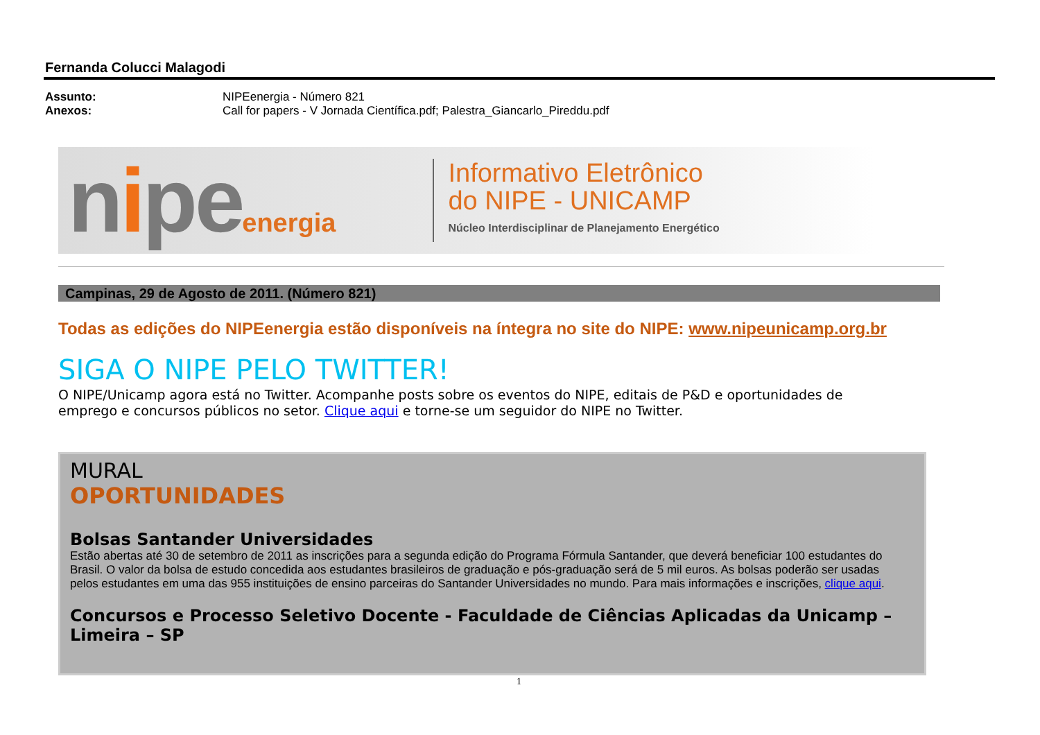Fernanda Colucci Malagodi
Assunto: NIPEenergia - Número 821
Anexos: Call for papers - V Jornada Científica.pdf; Palestra_Giancarlo_Pireddu.pdf
nipeenergia
Informativo Eletrônico
do NIPE - UNICAMP
Núcleo Interdisciplinar de Planejamento Energético
Campinas, 29 de Agosto de 2011. (Número 821)
Todas as edições do NIPEenergia estão disponíveis na íntegra no site do NIPE: www.nipeunicamp.org.br
SIGA O NIPE PELO TWITTER!
O NIPE/Unicamp agora está no Twitter. Acompanhe posts sobre os eventos do NIPE, editais de P&D e oportunidades de emprego e concursos públicos no setor. Clique aqui e torne-se um seguidor do NIPE no Twitter.
MURAL
OPORTUNIDADES
Bolsas Santander Universidades
Estão abertas até 30 de setembro de 2011 as inscrições para a segunda edição do Programa Fórmula Santander, que deverá beneficiar 100 estudantes do Brasil. O valor da bolsa de estudo concedida aos estudantes brasileiros de graduação e pós-graduação será de 5 mil euros. As bolsas poderão ser usadas pelos estudantes em uma das 955 instituições de ensino parceiras do Santander Universidades no mundo. Para mais informações e inscrições, clique aqui.
Concursos e Processo Seletivo Docente - Faculdade de Ciências Aplicadas da Unicamp – Limeira – SP
1